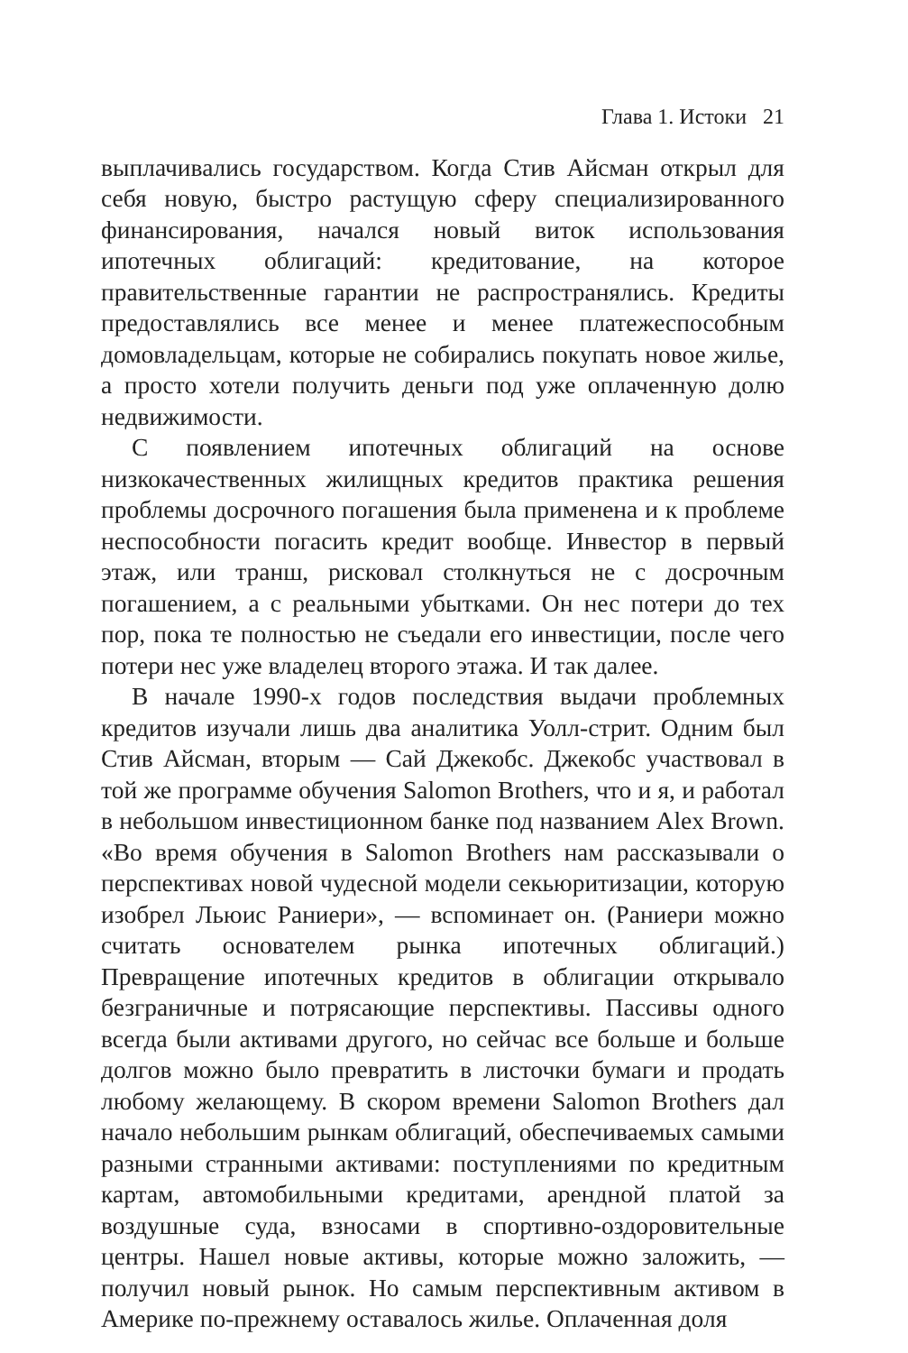Глава 1. Истоки 21
выплачивались государством. Когда Стив Айсман открыл для себя новую, быстро растущую сферу специализированного финансирования, начался новый виток использования ипотечных облигаций: кредитование, на которое правительственные гарантии не распространялись. Кредиты предоставлялись все менее и менее платежеспособным домовладельцам, которые не собирались покупать новое жилье, а просто хотели получить деньги под уже оплаченную долю недвижимости.
С появлением ипотечных облигаций на основе низкокачественных жилищных кредитов практика решения проблемы досрочного погашения была применена и к проблеме неспособности погасить кредит вообще. Инвестор в первый этаж, или транш, рисковал столкнуться не с досрочным погашением, а с реальными убытками. Он нес потери до тех пор, пока те полностью не съедали его инвестиции, после чего потери нес уже владелец второго этажа. И так далее.
В начале 1990-х годов последствия выдачи проблемных кредитов изучали лишь два аналитика Уолл-стрит. Одним был Стив Айсман, вторым — Сай Джекобс. Джекобс участвовал в той же программе обучения Salomon Brothers, что и я, и работал в небольшом инвестиционном банке под названием Alex Brown. «Во время обучения в Salomon Brothers нам рассказывали о перспективах новой чудесной модели секьюритизации, которую изобрел Льюис Раниери», — вспоминает он. (Раниери можно считать основателем рынка ипотечных облигаций.) Превращение ипотечных кредитов в облигации открывало безграничные и потрясающие перспективы. Пассивы одного всегда были активами другого, но сейчас все больше и больше долгов можно было превратить в листочки бумаги и продать любому желающему. В скором времени Salomon Brothers дал начало небольшим рынкам облигаций, обеспечиваемых самыми разными странными активами: поступлениями по кредитным картам, автомобильными кредитами, арендной платой за воздушные суда, взносами в спортивно-оздоровительные центры. Нашел новые активы, которые можно заложить, — получил новый рынок. Но самым перспективным активом в Америке по-прежнему оставалось жилье. Оплаченная доля